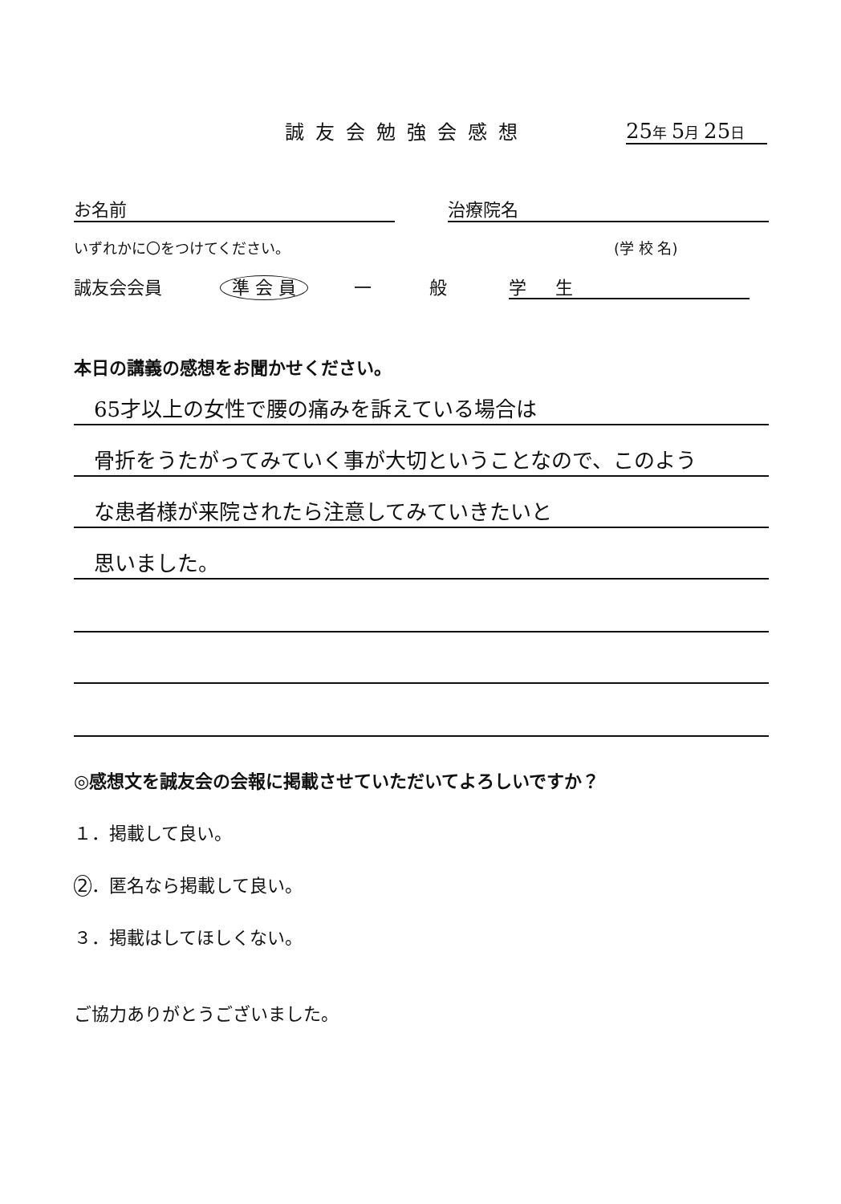誠友会勉強会感想 25年 5月 25日
お名前 治療院名
いずれかに〇をつけてください。 (学 校 名)
誠友会会員 準 会 員 一 般 学 　 生
本日の講義の感想をお聞かせください。
65才以上の女性で腰の痛みを訴えている場合は
骨折をうたがってみていく事が大切ということなので、このよう
な患者様が来院されたら注意してみていきたいと
思いました。
◎感想文を誠友会の会報に掲載させていただいてよろしいですか？
１．掲載して良い。
2 ．匿名なら掲載して良い。
３．掲載はしてほしくない。
ご協力ありがとうございました。